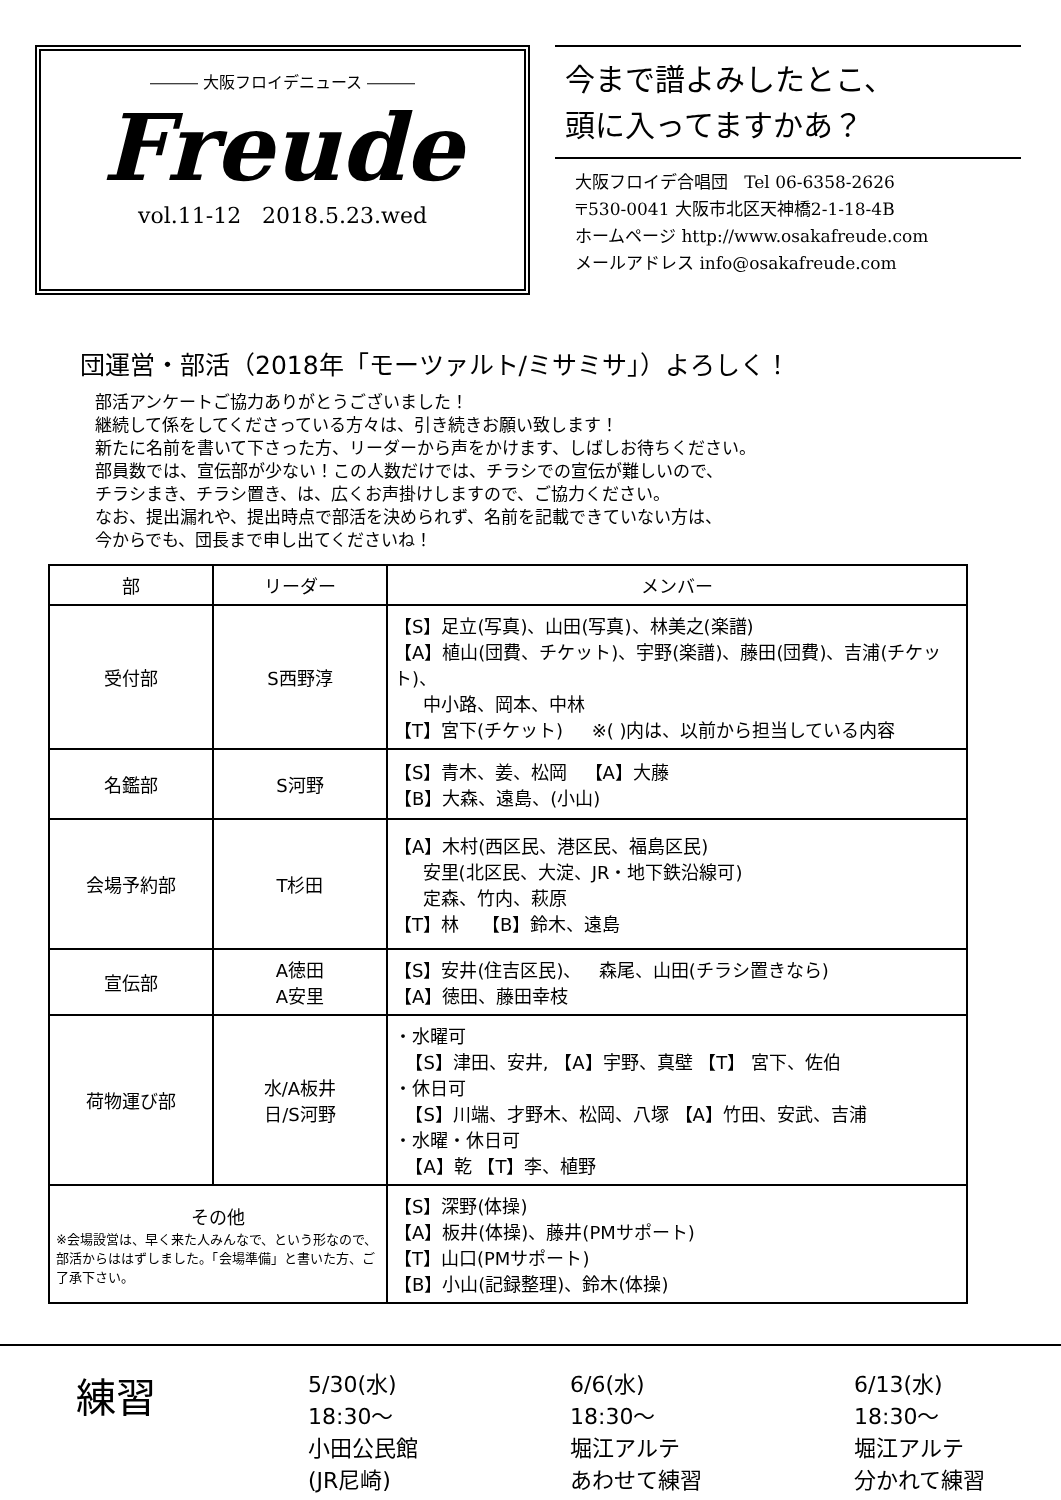――― 大阪フロイデニュース ―――
Freude
vol.11-12 2018.5.23.wed
今まで譜よみしたとこ、
頭に入ってますかあ？
大阪フロイデ合唱団 Tel 06-6358-2626
〒530-0041 大阪市北区天神橋2-1-18-4B
ホームページ http://www.osakafreude.com
メールアドレス info@osakafreude.com
団運営・部活（2018年「モーツァルト/ミサミサ」）よろしく！
部活アンケートご協力ありがとうございました！
継続して係をしてくださっている方々は、引き続きお願い致します！
新たに名前を書いて下さった方、リーダーから声をかけます、しばしお待ちください。
部員数では、宣伝部が少ない！この人数だけでは、チラシでの宣伝が難しいので、
チラシまき、チラシ置き、は、広くお声掛けしますので、ご協力ください。
なお、提出漏れや、提出時点で部活を決められず、名前を記載できていない方は、
今からでも、団長まで申し出てくださいね！
| 部 | リーダー | メンバー |
| --- | --- | --- |
| 受付部 | S西野淳 | 【S】足立(写真)、山田(写真)、林美之(楽譜) 【A】植山(団費、チケット)、宇野(楽譜)、藤田(団費)、吉浦(チケット)、 中小路、岡本、中林 【T】宮下(チケット) ※( )内は、以前から担当している内容 |
| 名鑑部 | S河野 | 【S】青木、姜、松岡 【A】大藤 【B】大森、遠島、(小山) |
| 会場予約部 | T杉田 | 【A】木村(西区民、港区民、福島区民) 安里(北区民、大淀、JR・地下鉄沿線可) 定森、竹内、萩原 【T】林 【B】鈴木、遠島 |
| 宣伝部 | A徳田 A安里 | 【S】安井(住吉区民)、 森尾、山田(チラシ置きなら) 【A】徳田、藤田幸枝 |
| 荷物運び部 | 水/A板井 日/S河野 | ・水曜可 【S】津田、安井, 【A】宇野、真壁 【T】 宮下、佐伯 ・休日可 【S】川端、才野木、松岡、八塚 【A】竹田、安武、吉浦 ・水曜・休日可 【A】乾 【T】李、植野 |
| その他 ※会場設営は、早く来た人みんなで、という形なので、部活からははずしました。「会場準備」と書いた方、ご了承下さい。 | | 【S】深野(体操) 【A】板井(体操)、藤井(PMサポート) 【T】山口(PMサポート) 【B】小山(記録整理)、鈴木(体操) |
練習
5/30(水)
18:30〜
小田公民館
(JR尼崎)
6/6(水)
18:30〜
堀江アルテ
あわせて練習
6/13(水)
18:30〜
堀江アルテ
分かれて練習